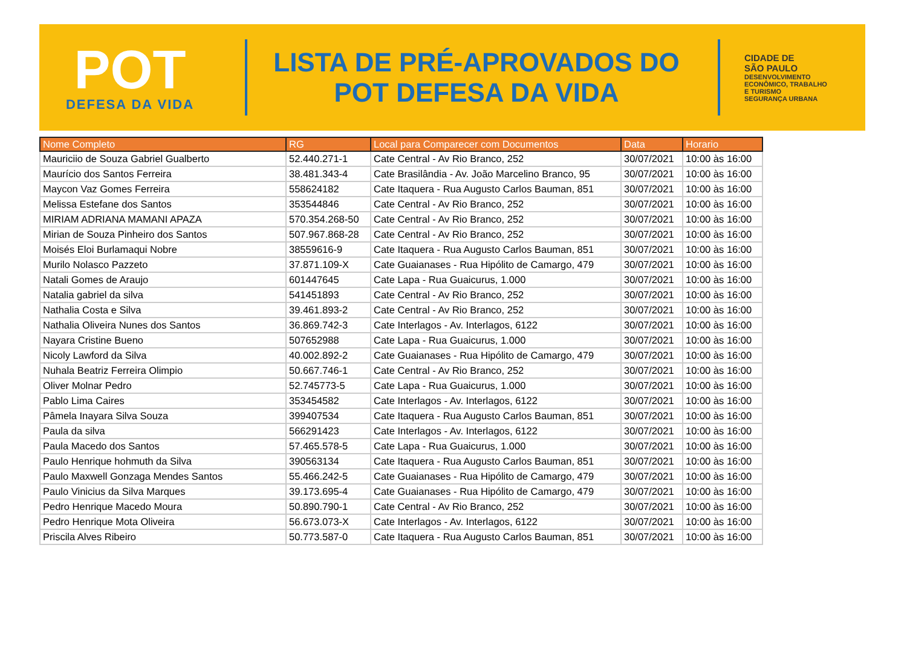POT
DEFESA DA VIDA
LISTA DE PRÉ-APROVADOS DO
POT DEFESA DA VIDA
CIDADE DE
SÃO PAULO
DESENVOLVIMENTO
ECONÔMICO, TRABALHO
E TURISMO
SEGURANÇA URBANA
| Nome Completo | RG | Local para Comparecer com Documentos | Data | Horario |
| --- | --- | --- | --- | --- |
| Mauriciio de Souza Gabriel Gualberto | 52.440.271-1 | Cate Central - Av Rio Branco, 252 | 30/07/2021 | 10:00 às 16:00 |
| Maurício dos Santos Ferreira | 38.481.343-4 | Cate Brasilândia - Av. João Marcelino Branco, 95 | 30/07/2021 | 10:00 às 16:00 |
| Maycon Vaz Gomes Ferreira | 558624182 | Cate Itaquera - Rua Augusto Carlos Bauman, 851 | 30/07/2021 | 10:00 às 16:00 |
| Melissa Estefane dos Santos | 353544846 | Cate Central - Av Rio Branco, 252 | 30/07/2021 | 10:00 às 16:00 |
| MIRIAM ADRIANA MAMANI APAZA | 570.354.268-50 | Cate Central - Av Rio Branco, 252 | 30/07/2021 | 10:00 às 16:00 |
| Mirian de Souza Pinheiro dos Santos | 507.967.868-28 | Cate Central - Av Rio Branco, 252 | 30/07/2021 | 10:00 às 16:00 |
| Moisés Eloi Burlamaqui Nobre | 38559616-9 | Cate Itaquera - Rua Augusto Carlos Bauman, 851 | 30/07/2021 | 10:00 às 16:00 |
| Murilo Nolasco Pazzeto | 37.871.109-X | Cate Guaianases - Rua Hipólito de Camargo, 479 | 30/07/2021 | 10:00 às 16:00 |
| Natali Gomes de Araujo | 601447645 | Cate Lapa - Rua Guaicurus, 1.000 | 30/07/2021 | 10:00 às 16:00 |
| Natalia gabriel da silva | 541451893 | Cate Central - Av Rio Branco, 252 | 30/07/2021 | 10:00 às 16:00 |
| Nathalia Costa e Silva | 39.461.893-2 | Cate Central - Av Rio Branco, 252 | 30/07/2021 | 10:00 às 16:00 |
| Nathalia Oliveira Nunes dos Santos | 36.869.742-3 | Cate Interlagos - Av. Interlagos, 6122 | 30/07/2021 | 10:00 às 16:00 |
| Nayara Cristine Bueno | 507652988 | Cate Lapa - Rua Guaicurus, 1.000 | 30/07/2021 | 10:00 às 16:00 |
| Nicoly Lawford da Silva | 40.002.892-2 | Cate Guaianases - Rua Hipólito de Camargo, 479 | 30/07/2021 | 10:00 às 16:00 |
| Nuhala Beatriz Ferreira Olimpio | 50.667.746-1 | Cate Central - Av Rio Branco, 252 | 30/07/2021 | 10:00 às 16:00 |
| Oliver Molnar Pedro | 52.745773-5 | Cate Lapa - Rua Guaicurus, 1.000 | 30/07/2021 | 10:00 às 16:00 |
| Pablo Lima Caires | 353454582 | Cate Interlagos - Av. Interlagos, 6122 | 30/07/2021 | 10:00 às 16:00 |
| Pâmela Inayara Silva Souza | 399407534 | Cate Itaquera - Rua Augusto Carlos Bauman, 851 | 30/07/2021 | 10:00 às 16:00 |
| Paula da silva | 566291423 | Cate Interlagos - Av. Interlagos, 6122 | 30/07/2021 | 10:00 às 16:00 |
| Paula Macedo dos Santos | 57.465.578-5 | Cate Lapa - Rua Guaicurus, 1.000 | 30/07/2021 | 10:00 às 16:00 |
| Paulo Henrique hohmuth da Silva | 390563134 | Cate Itaquera - Rua Augusto Carlos Bauman, 851 | 30/07/2021 | 10:00 às 16:00 |
| Paulo Maxwell Gonzaga Mendes Santos | 55.466.242-5 | Cate Guaianases - Rua Hipólito de Camargo, 479 | 30/07/2021 | 10:00 às 16:00 |
| Paulo Vinicius da Silva Marques | 39.173.695-4 | Cate Guaianases - Rua Hipólito de Camargo, 479 | 30/07/2021 | 10:00 às 16:00 |
| Pedro Henrique Macedo Moura | 50.890.790-1 | Cate Central - Av Rio Branco, 252 | 30/07/2021 | 10:00 às 16:00 |
| Pedro Henrique Mota Oliveira | 56.673.073-X | Cate Interlagos - Av. Interlagos, 6122 | 30/07/2021 | 10:00 às 16:00 |
| Priscila Alves Ribeiro | 50.773.587-0 | Cate Itaquera - Rua Augusto Carlos Bauman, 851 | 30/07/2021 | 10:00 às 16:00 |